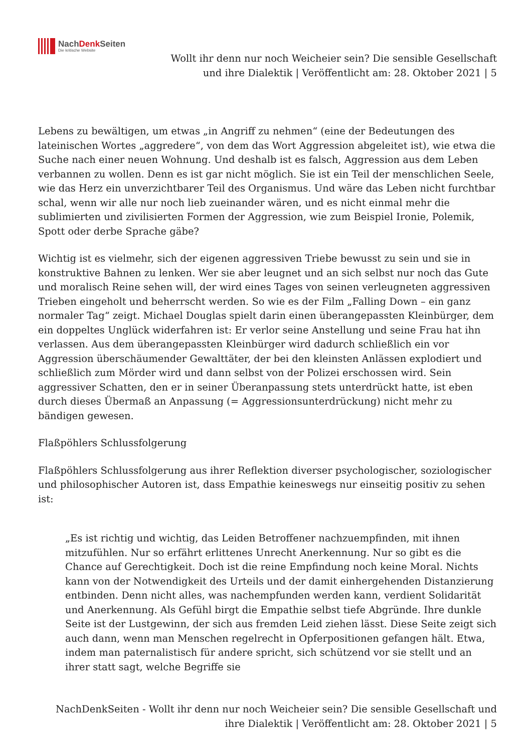NachDenk Seiten
Die kritische Website
Wollt ihr denn nur noch Weicheier sein? Die sensible Gesellschaft
und ihre Dialektik | Veröffentlicht am: 28. Oktober 2021 | 5
Lebens zu bewältigen, um etwas „in Angriff zu nehmen“ (eine der Bedeutungen des lateinischen Wortes „aggredere“, von dem das Wort Aggression abgeleitet ist), wie etwa die Suche nach einer neuen Wohnung. Und deshalb ist es falsch, Aggression aus dem Leben verbannen zu wollen. Denn es ist gar nicht möglich. Sie ist ein Teil der menschlichen Seele, wie das Herz ein unverzichtbarer Teil des Organismus. Und wäre das Leben nicht furchtbar schal, wenn wir alle nur noch lieb zueinander wären, und es nicht einmal mehr die sublimierten und zivilisierten Formen der Aggression, wie zum Beispiel Ironie, Polemik, Spott oder derbe Sprache gäbe?
Wichtig ist es vielmehr, sich der eigenen aggressiven Triebe bewusst zu sein und sie in konstruktive Bahnen zu lenken. Wer sie aber leugnet und an sich selbst nur noch das Gute und moralisch Reine sehen will, der wird eines Tages von seinen verleugneten aggressiven Trieben eingeholt und beherrscht werden. So wie es der Film „Falling Down – ein ganz normaler Tag“ zeigt. Michael Douglas spielt darin einen überangepassten Kleinbürger, dem ein doppeltes Unglück widerfahren ist: Er verlor seine Anstellung und seine Frau hat ihn verlassen. Aus dem überangepassten Kleinbürger wird dadurch schließlich ein vor Aggression überschäumender Gewalttäter, der bei den kleinsten Anlässen explodiert und schließlich zum Mörder wird und dann selbst von der Polizei erschossen wird. Sein aggressiver Schatten, den er in seiner Überanpassung stets unterdrückt hatte, ist eben durch dieses Übermaß an Anpassung (= Aggressionsunterdrückung) nicht mehr zu bändigen gewesen.
Flaßpöhlers Schlussfolgerung
Flaßpöhlers Schlussfolgerung aus ihrer Reflektion diverser psychologischer, soziologischer und philosophischer Autoren ist, dass Empathie keineswegs nur einseitig positiv zu sehen ist:
„Es ist richtig und wichtig, das Leiden Betroffener nachzuempfinden, mit ihnen mitzufühlen. Nur so erfährt erlittenes Unrecht Anerkennung. Nur so gibt es die Chance auf Gerechtigkeit. Doch ist die reine Empfindung noch keine Moral. Nichts kann von der Notwendigkeit des Urteils und der damit einhergehenden Distanzierung entbinden. Denn nicht alles, was nachempfunden werden kann, verdient Solidarität und Anerkennung. Als Gefühl birgt die Empathie selbst tiefe Abgründe. Ihre dunkle Seite ist der Lustgewinn, der sich aus fremden Leid ziehen lässt. Diese Seite zeigt sich auch dann, wenn man Menschen regelrecht in Opferpositionen gefangen hält. Etwa, indem man paternalistisch für andere spricht, sich schützend vor sie stellt und an ihrer statt sagt, welche Begriffe sie
NachDenkSeiten - Wollt ihr denn nur noch Weicheier sein? Die sensible Gesellschaft und
ihre Dialektik | Veröffentlicht am: 28. Oktober 2021 | 5